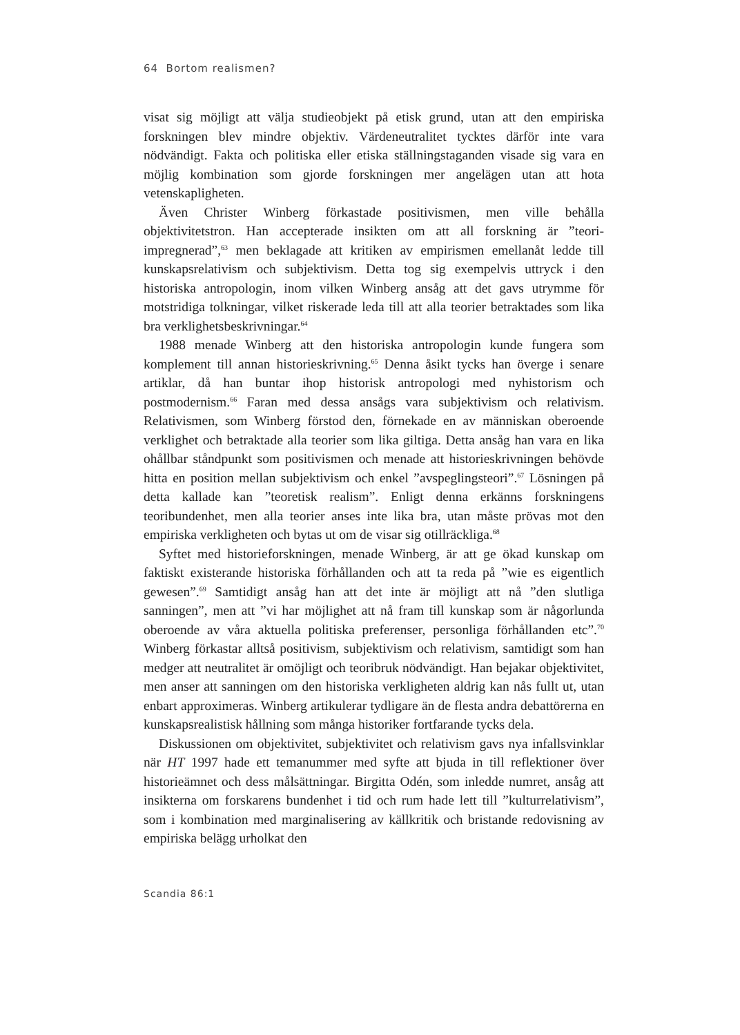64 Bortom realismen?
visat sig möjligt att välja studieobjekt på etisk grund, utan att den empiriska forskningen blev mindre objektiv. Värdeneutralitet tycktes därför inte vara nödvändigt. Fakta och politiska eller etiska ställningstaganden visade sig vara en möjlig kombination som gjorde forskningen mer angelägen utan att hota vetenskapligheten.
Även Christer Winberg förkastade positivismen, men ville behålla objektivitetstron. Han accepterade insikten om att all forskning är ”teori-impregnerad”,<sup>63</sup> men beklagade att kritiken av empirismen emellanåt ledde till kunskapsrelativism och subjektivism. Detta tog sig exempelvis uttryck i den historiska antropologin, inom vilken Winberg ansåg att det gavs utrymme för motstridiga tolkningar, vilket riskerade leda till att alla teorier betraktades som lika bra verklighetsbeskrivningar.<sup>64</sup>
1988 menade Winberg att den historiska antropologin kunde fungera som komplement till annan historieskrivning.<sup>65</sup> Denna åsikt tycks han överge i senare artiklar, då han buntar ihop historisk antropologi med nyhistorism och postmodernism.<sup>66</sup> Faran med dessa ansågs vara subjektivism och relativism. Relativismen, som Winberg förstod den, förnekade en av människan oberoende verklighet och betraktade alla teorier som lika giltiga. Detta ansåg han vara en lika ohållbar ståndpunkt som positivismen och menade att historieskrivningen behövde hitta en position mellan subjektivism och enkel ”avspeglingsteori”.<sup>67</sup> Lösningen på detta kallade kan ”teoretisk realism”. Enligt denna erkänns forskningens teoribundenhet, men alla teorier anses inte lika bra, utan måste prövas mot den empiriska verkligheten och bytas ut om de visar sig otillräckliga.<sup>68</sup>
Syftet med historieforskningen, menade Winberg, är att ge ökad kunskap om faktiskt existerande historiska förhållanden och att ta reda på ”wie es eigentlich gewesen”.<sup>69</sup> Samtidigt ansåg han att det inte är möjligt att nå ”den slutliga sanningen”, men att ”vi har möjlighet att nå fram till kunskap som är någorlunda oberoende av våra aktuella politiska preferenser, personliga förhållanden etc”.<sup>70</sup> Winberg förkastar alltså positivism, subjektivism och relativism, samtidigt som han medger att neutralitet är omöjligt och teoribruk nödvändigt. Han bejakar objektivitet, men anser att sanningen om den historiska verkligheten aldrig kan nås fullt ut, utan enbart approximeras. Winberg artikulerar tydligare än de flesta andra debattörerna en kunskapsrealistisk hållning som många historiker fortfarande tycks dela.
Diskussionen om objektivitet, subjektivitet och relativism gavs nya infallsvinklar när HT 1997 hade ett temanummer med syfte att bjuda in till reflektioner över historieämnet och dess målsättningar. Birgitta Odén, som inledde numret, ansåg att insikterna om forskarens bundenhet i tid och rum hade lett till ”kulturrelativism”, som i kombination med marginalisering av källkritik och bristande redovisning av empiriska belägg urholkat den
Scandia 86:1